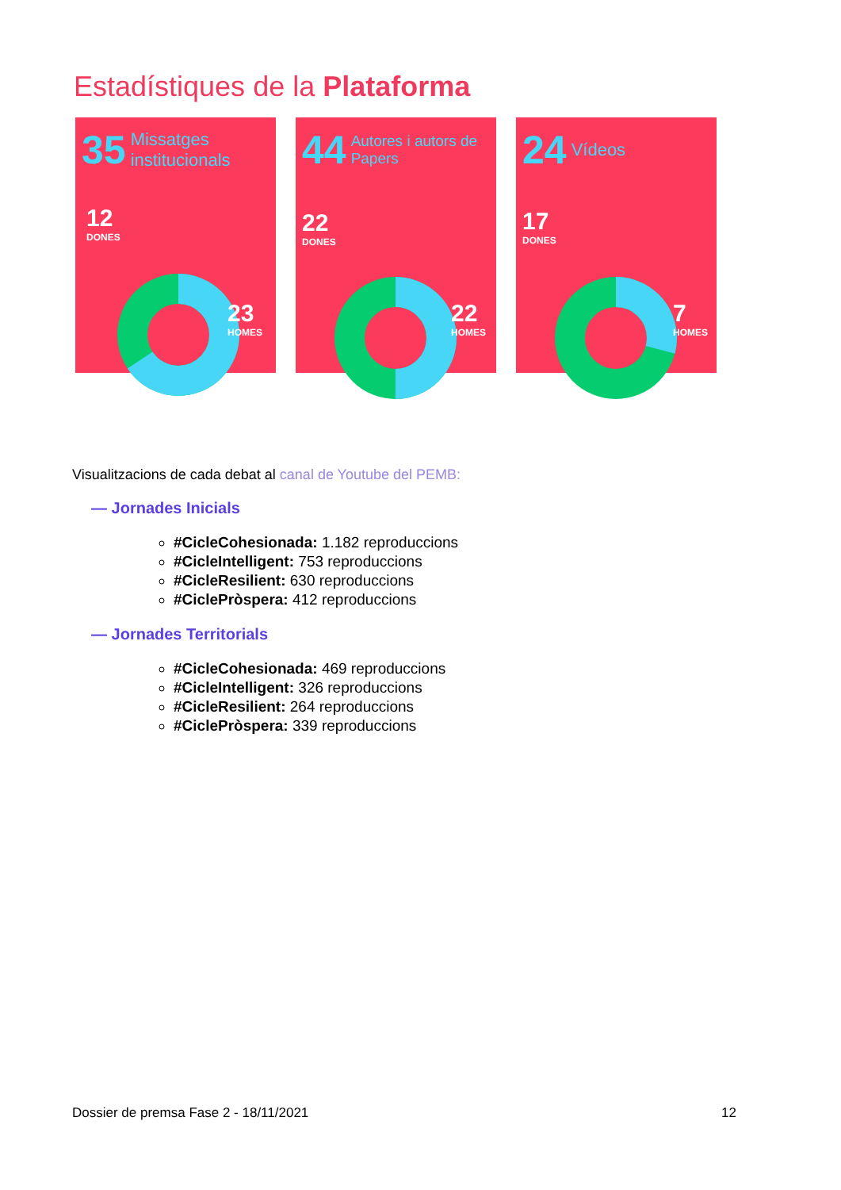Estadístiques de la Plataforma
35 Missatges institucionals
12
DONES
23
HOMES
44 Autores i autors de Papers
22
DONES
22
HOMES
24 Vídeos
17
DONES
7
HOMES
Visualitzacions de cada debat al canal de Youtube del PEMB:
— Jornades Inicials
#CicleCohesionada: 1.182 reproduccions
#CicleIntelligent: 753 reproduccions
#CicleResilient: 630 reproduccions
#CiclePròspera: 412 reproduccions
— Jornades Territorials
#CicleCohesionada: 469 reproduccions
#CicleIntelligent: 326 reproduccions
#CicleResilient: 264 reproduccions
#CiclePròspera: 339 reproduccions
Dossier de premsa Fase 2 - 18/11/2021 12